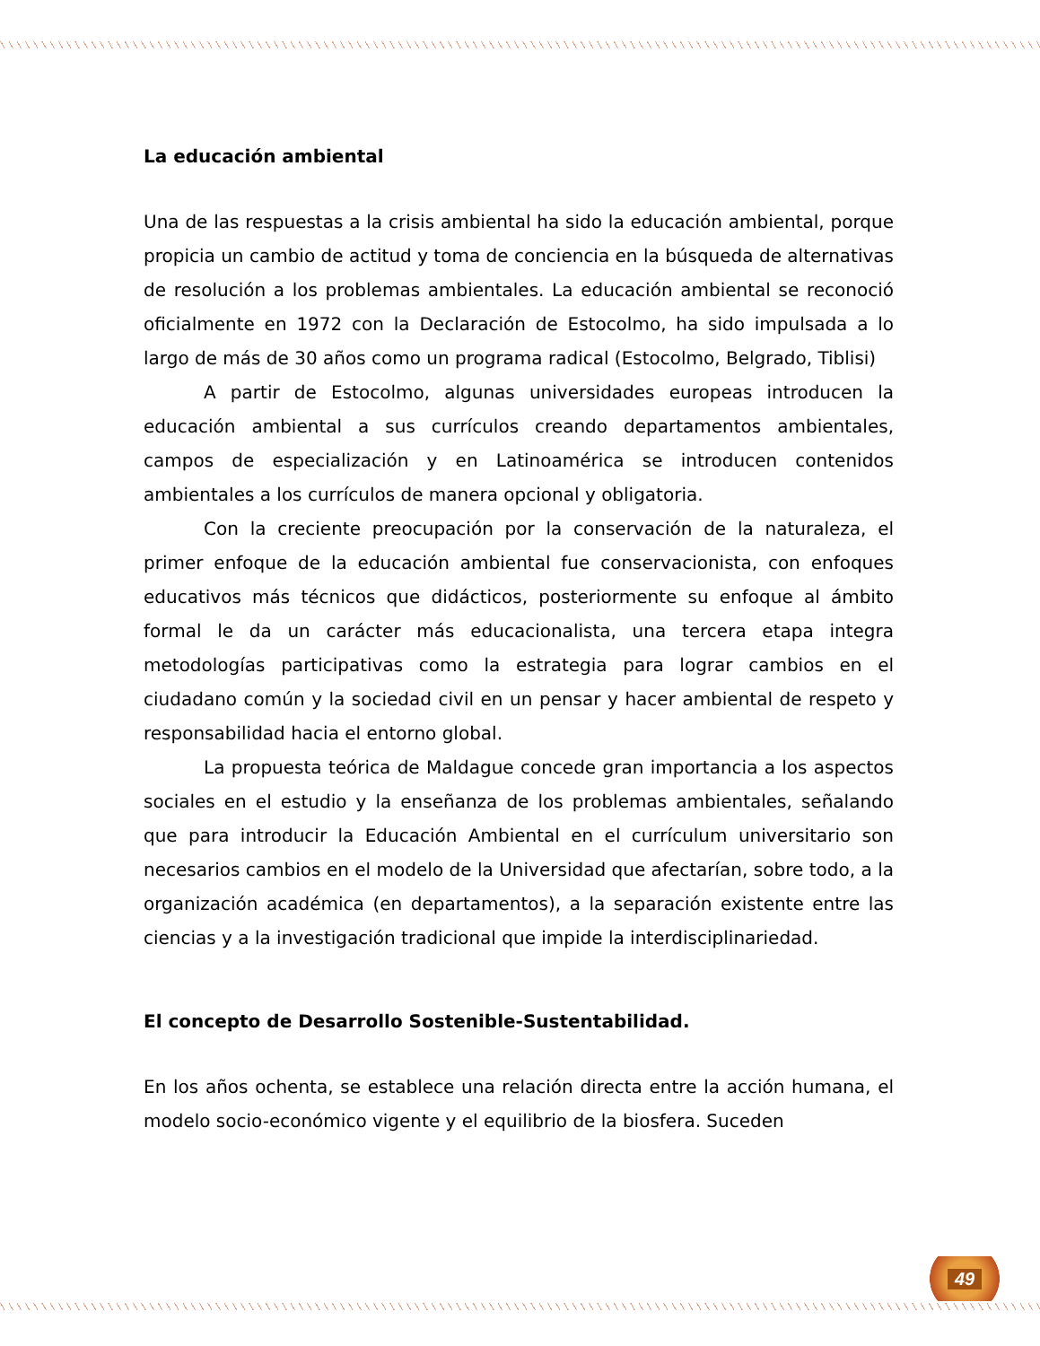La educación ambiental
Una de las respuestas a la crisis ambiental ha sido la educación ambiental, porque propicia un cambio de actitud y toma de conciencia en la búsqueda de alternativas de resolución a los problemas ambientales. La educación ambiental se reconoció oficialmente en 1972 con la Declaración de Estocolmo, ha sido impulsada a lo largo de más de 30 años como un programa radical (Estocolmo, Belgrado, Tiblisi)
A partir de Estocolmo, algunas universidades europeas introducen la educación ambiental a sus currículos creando departamentos ambientales, campos de especialización y en Latinoamérica se introducen contenidos ambientales a los currículos de manera opcional y obligatoria.
Con la creciente preocupación por la conservación de la naturaleza, el primer enfoque de la educación ambiental fue conservacionista, con enfoques educativos más técnicos que didácticos, posteriormente su enfoque al ámbito formal le da un carácter más educacionalista, una tercera etapa integra metodologías participativas como la estrategia para lograr cambios en el ciudadano común y la sociedad civil en un pensar y hacer ambiental de respeto y responsabilidad hacia el entorno global.
La propuesta teórica de Maldague concede gran importancia a los aspectos sociales en el estudio y la enseñanza de los problemas ambientales, señalando que para introducir la Educación Ambiental en el currículum universitario son necesarios cambios en el modelo de la Universidad que afectarían, sobre todo, a la organización académica (en departamentos), a la separación existente entre las ciencias y a la investigación tradicional que impide la interdisciplinariedad.
El concepto de Desarrollo Sostenible-Sustentabilidad.
En los años ochenta, se establece una relación directa entre la acción humana, el modelo socio-económico vigente y el equilibrio de la biosfera. Suceden
49